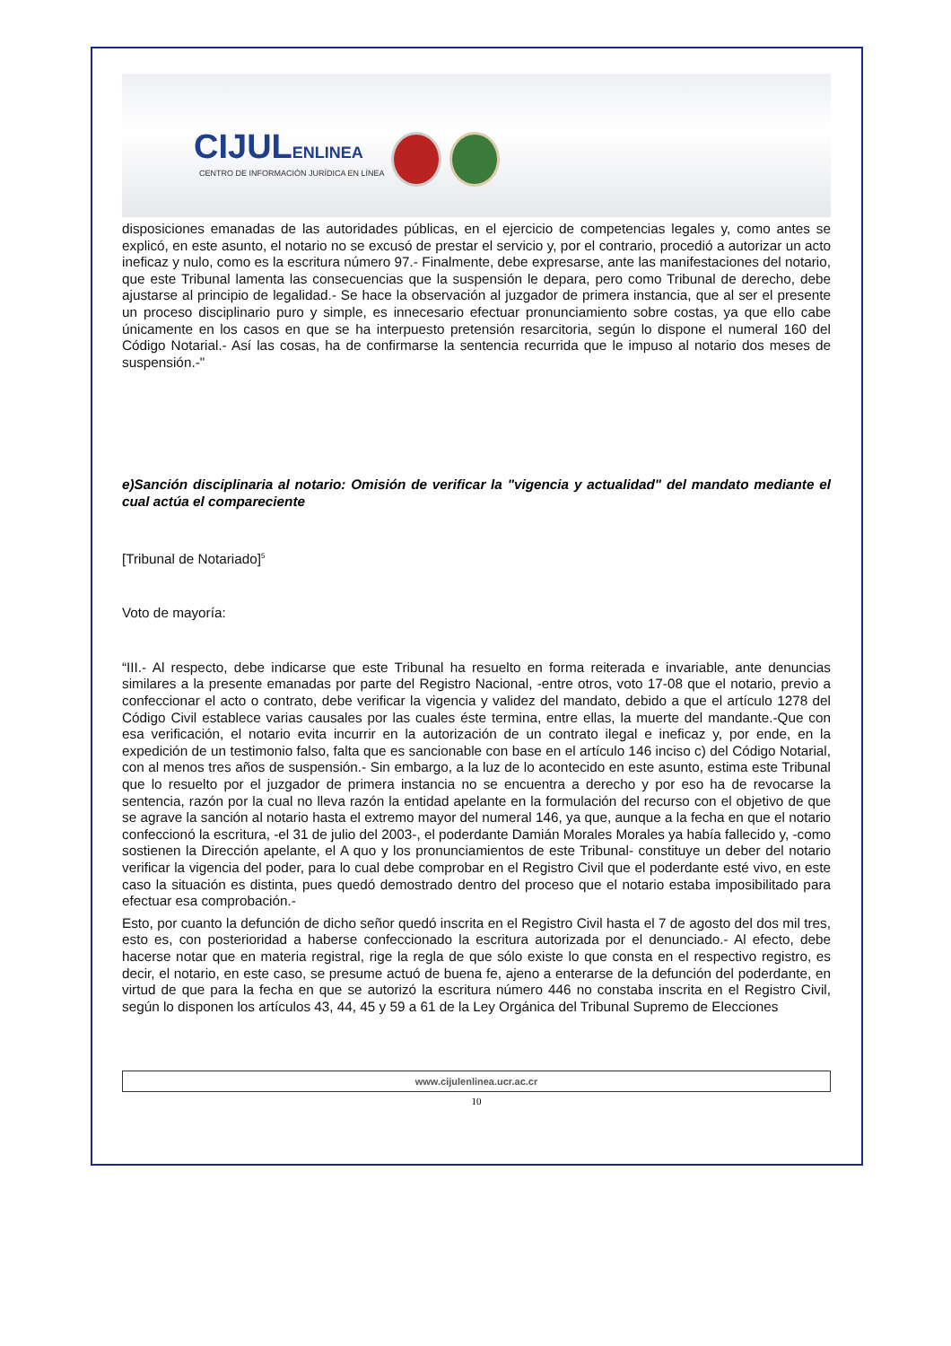CIJULENLINEA
CENTRO DE INFORMACIÓN JURÍDICA EN LÍNEA
disposiciones emanadas de las autoridades públicas, en el ejercicio de competencias legales y, como antes se explicó, en este asunto, el notario no se excusó de prestar el servicio y, por el contrario, procedió a autorizar un acto ineficaz y nulo, como es la escritura número 97.- Finalmente, debe expresarse, ante las manifestaciones del notario, que este Tribunal lamenta las consecuencias que la suspensión le depara, pero como Tribunal de derecho, debe ajustarse al principio de legalidad.- Se hace la observación al juzgador de primera instancia, que al ser el presente un proceso disciplinario puro y simple, es innecesario efectuar pronunciamiento sobre costas, ya que ello cabe únicamente en los casos en que se ha interpuesto pretensión resarcitoria, según lo dispone el numeral 160 del Código Notarial.- Así las cosas, ha de confirmarse la sentencia recurrida que le impuso al notario dos meses de suspensión.-"
e)Sanción disciplinaria al notario: Omisión de verificar la "vigencia y actualidad" del mandato mediante el cual actúa el compareciente
[Tribunal de Notariado]<sup>5</sup>
Voto de mayoría:
“III.- Al respecto, debe indicarse que este Tribunal ha resuelto en forma reiterada e invariable, ante denuncias similares a la presente emanadas por parte del Registro Nacional, -entre otros, voto 17-08 que el notario, previo a confeccionar el acto o contrato, debe verificar la vigencia y validez del mandato, debido a que el artículo 1278 del Código Civil establece varias causales por las cuales éste termina, entre ellas, la muerte del mandante.-Que con esa verificación, el notario evita incurrir en la autorización de un contrato ilegal e ineficaz y, por ende, en la expedición de un testimonio falso, falta que es sancionable con base en el artículo 146 inciso c) del Código Notarial, con al menos tres años de suspensión.- Sin embargo, a la luz de lo acontecido en este asunto, estima este Tribunal que lo resuelto por el juzgador de primera instancia no se encuentra a derecho y por eso ha de revocarse la sentencia, razón por la cual no lleva razón la entidad apelante en la formulación del recurso con el objetivo de que se agrave la sanción al notario hasta el extremo mayor del numeral 146, ya que, aunque a la fecha en que el notario confeccionó la escritura, -el 31 de julio del 2003-, el poderdante Damián Morales Morales ya había fallecido y, -como sostienen la Dirección apelante, el A quo y los pronunciamientos de este Tribunal- constituye un deber del notario verificar la vigencia del poder, para lo cual debe comprobar en el Registro Civil que el poderdante esté vivo, en este caso la situación es distinta, pues quedó demostrado dentro del proceso que el notario estaba imposibilitado para efectuar esa comprobación.-
Esto, por cuanto la defunción de dicho señor quedó inscrita en el Registro Civil hasta el 7 de agosto del dos mil tres, esto es, con posterioridad a haberse confeccionado la escritura autorizada por el denunciado.- Al efecto, debe hacerse notar que en materia registral, rige la regla de que sólo existe lo que consta en el respectivo registro, es decir, el notario, en este caso, se presume actuó de buena fe, ajeno a enterarse de la defunción del poderdante, en virtud de que para la fecha en que se autorizó la escritura número 446 no constaba inscrita en el Registro Civil, según lo disponen los artículos 43, 44, 45 y 59 a 61 de la Ley Orgánica del Tribunal Supremo de Elecciones
www.cijulenlinea.ucr.ac.cr
10